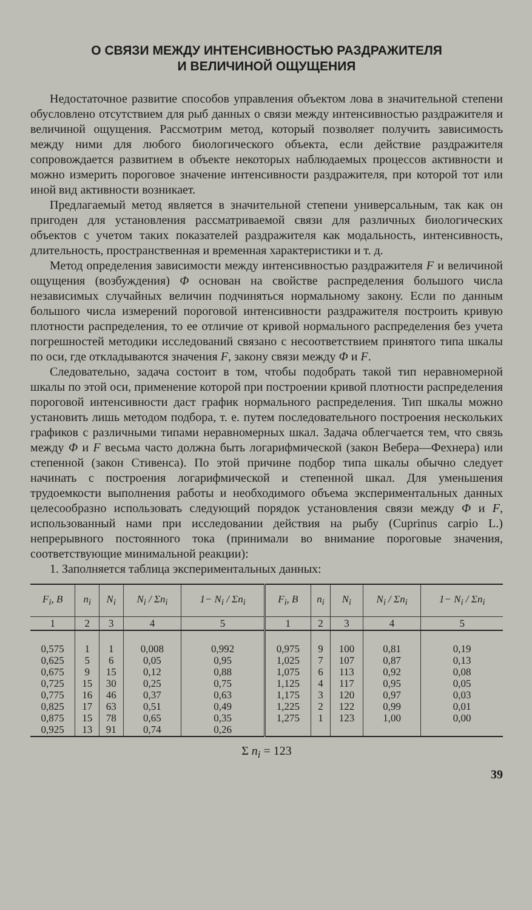О СВЯЗИ МЕЖДУ ИНТЕНСИВНОСТЬЮ РАЗДРАЖИТЕЛЯ
И ВЕЛИЧИНОЙ ОЩУЩЕНИЯ
Недостаточное развитие способов управления объектом лова в значительной степени обусловлено отсутствием для рыб данных о связи между интенсивностью раздражителя и величиной ощущения. Рассмотрим метод, который позволяет получить зависимость между ними для любого биологического объекта, если действие раздражителя сопровождается развитием в объекте некоторых наблюдаемых процессов активности и можно измерить пороговое значение интенсивности раздражителя, при которой тот или иной вид активности возникает.
Предлагаемый метод является в значительной степени универсальным, так как он пригоден для установления рассматриваемой связи для различных биологических объектов с учетом таких показателей раздражителя как модальность, интенсивность, длительность, пространственная и временная характеристики и т. д.
Метод определения зависимости между интенсивностью раздражителя F и величиной ощущения (возбуждения) Φ основан на свойстве распределения большого числа независимых случайных величин подчиняться нормальному закону. Если по данным большого числа измерений пороговой интенсивности раздражителя построить кривую плотности распределения, то ее отличие от кривой нормального распределения без учета погрешностей методики исследований связано с несоответствием принятого типа шкалы по оси, где откладываются значения F, закону связи между Φ и F.
Следовательно, задача состоит в том, чтобы подобрать такой тип неравномерной шкалы по этой оси, применение которой при построении кривой плотности распределения пороговой интенсивности даст график нормального распределения. Тип шкалы можно установить лишь методом подбора, т. е. путем последовательного построения нескольких графиков с различными типами неравномерных шкал. Задача облегчается тем, что связь между Φ и F весьма часто должна быть логарифмической (закон Вебера—Фехнера) или степенной (закон Стивенса). По этой причине подбор типа шкалы обычно следует начинать с построения логарифмической и степенной шкал. Для уменьшения трудоемкости выполнения работы и необходимого объема экспериментальных данных целесообразно использовать следующий порядок установления связи между Φ и F, использованный нами при исследовании действия на рыбу (Cuprinus carpio L.) непрерывного постоянного тока (принимали во внимание пороговые значения, соответствующие минимальной реакции):
1. Заполняется таблица экспериментальных данных:
| F<sub>i</sub>, B | n<sub>i</sub> | N<sub>i</sub> | N<sub>i</sub> / Σn<sub>i</sub> | 1− N<sub>i</sub> / Σn<sub>i</sub> | F<sub>i</sub>, B | n<sub>i</sub> | N<sub>i</sub> | N<sub>i</sub> / Σn<sub>i</sub> | 1− N<sub>i</sub> / Σn<sub>i</sub> |
| --- | --- | --- | --- | --- | --- | --- | --- | --- | --- |
| 1 | 2 | 3 | 4 | 5 | 1 | 2 | 3 | 4 | 5 |
| 0,575 0,625 0,675 0,725 0,775 0,825 0,875 0,925 | 1 5 9 15 16 17 15 13 | 1 6 15 30 46 63 78 91 | 0,008 0,05 0,12 0,25 0,37 0,51 0,65 0,74 | 0,992 0,95 0,88 0,75 0,63 0,49 0,35 0,26 | 0,975 1,025 1,075 1,125 1,175 1,225 1,275 | 9 7 6 4 3 2 1 | 100 107 113 117 120 122 123 | 0,81 0,87 0,92 0,95 0,97 0,99 1,00 | 0,19 0,13 0,08 0,05 0,03 0,01 0,00 |
Σ n<sub>i</sub> = 123
39